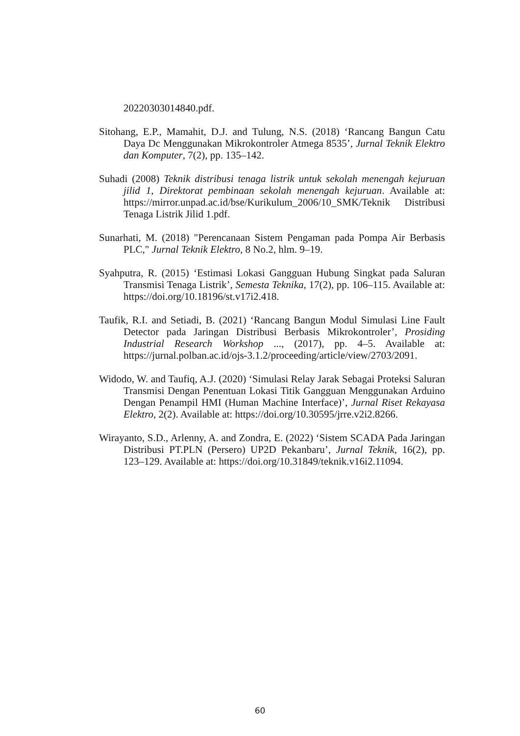20220303014840.pdf.
Sitohang, E.P., Mamahit, D.J. and Tulung, N.S. (2018) ‘Rancang Bangun Catu Daya Dc Menggunakan Mikrokontroler Atmega 8535’, Jurnal Teknik Elektro dan Komputer, 7(2), pp. 135–142.
Suhadi (2008) Teknik distribusi tenaga listrik untuk sekolah menengah kejuruan jilid 1, Direktorat pembinaan sekolah menengah kejuruan. Available at: https://mirror.unpad.ac.id/bse/Kurikulum_2006/10_SMK/Teknik Distribusi Tenaga Listrik Jilid 1.pdf.
Sunarhati, M. (2018) "Perencanaan Sistem Pengaman pada Pompa Air Berbasis PLC," Jurnal Teknik Elektro, 8 No.2, hlm. 9–19.
Syahputra, R. (2015) ‘Estimasi Lokasi Gangguan Hubung Singkat pada Saluran Transmisi Tenaga Listrik’, Semesta Teknika, 17(2), pp. 106–115. Available at: https://doi.org/10.18196/st.v17i2.418.
Taufik, R.I. and Setiadi, B. (2021) ‘Rancang Bangun Modul Simulasi Line Fault Detector pada Jaringan Distribusi Berbasis Mikrokontroler’, Prosiding Industrial Research Workshop ..., (2017), pp. 4–5. Available at: https://jurnal.polban.ac.id/ojs-3.1.2/proceeding/article/view/2703/2091.
Widodo, W. and Taufiq, A.J. (2020) ‘Simulasi Relay Jarak Sebagai Proteksi Saluran Transmisi Dengan Penentuan Lokasi Titik Gangguan Menggunakan Arduino Dengan Penampil HMI (Human Machine Interface)’, Jurnal Riset Rekayasa Elektro, 2(2). Available at: https://doi.org/10.30595/jrre.v2i2.8266.
Wirayanto, S.D., Arlenny, A. and Zondra, E. (2022) ‘Sistem SCADA Pada Jaringan Distribusi PT.PLN (Persero) UP2D Pekanbaru’, Jurnal Teknik, 16(2), pp. 123–129. Available at: https://doi.org/10.31849/teknik.v16i2.11094.
60